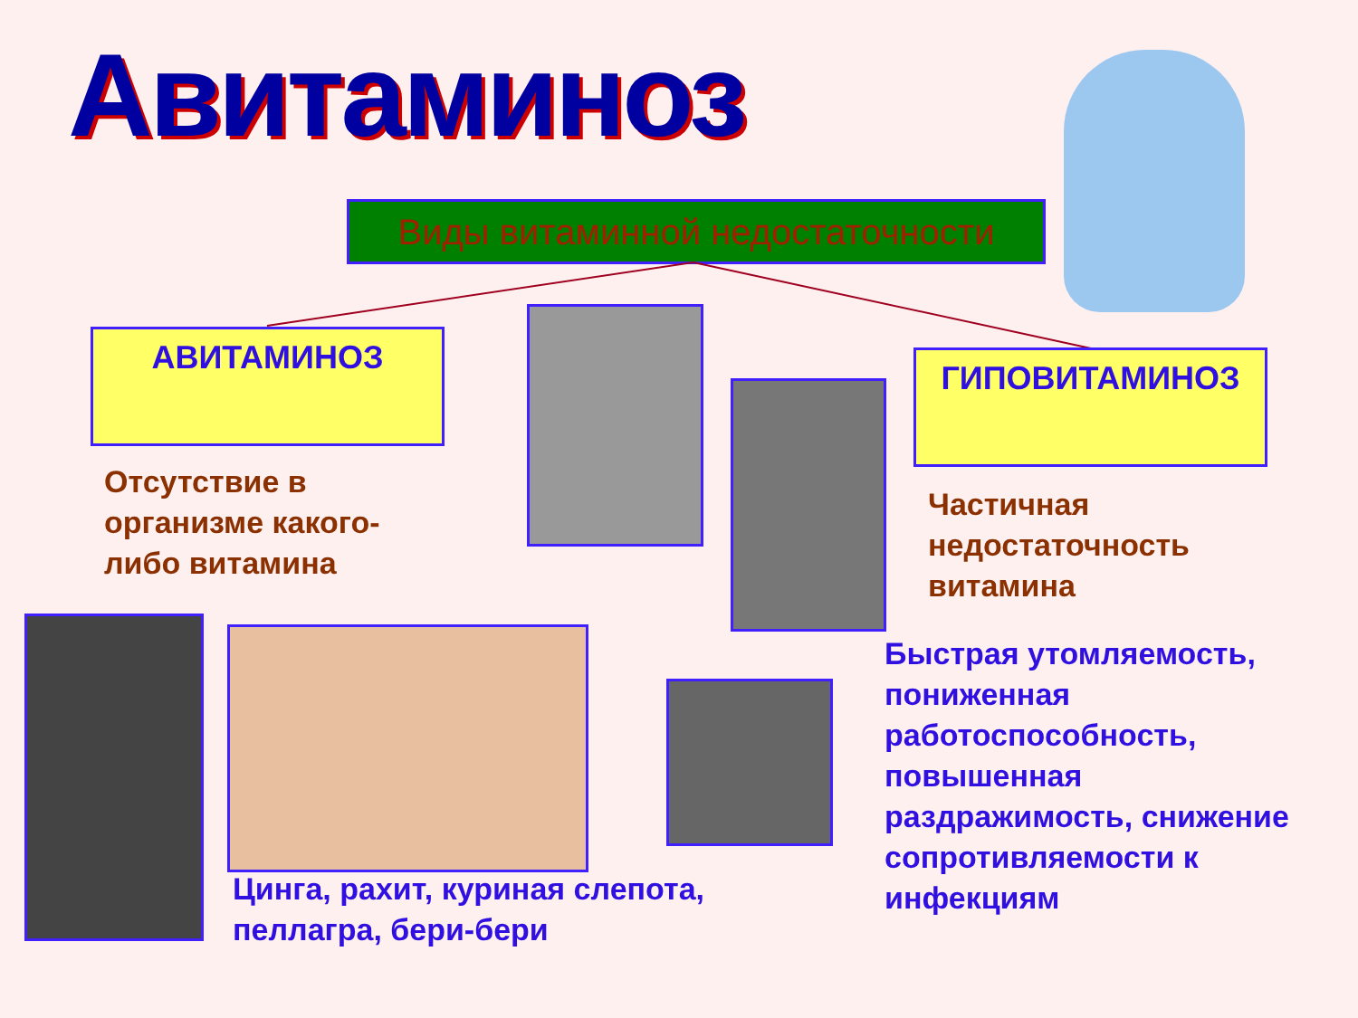Авитаминоз
Виды витаминной недостаточности
АВИТАМИНОЗ
ГИПОВИТАМИНОЗ
Отсутствие в
организме какого-
либо витамина
Частичная
недостаточность
витамина
Цинга, рахит, куриная слепота,
пеллагра, бери-бери
Быстрая утомляемость,
пониженная
работоспособность,
повышенная
раздражимость, снижение
сопротивляемости к
инфекциям